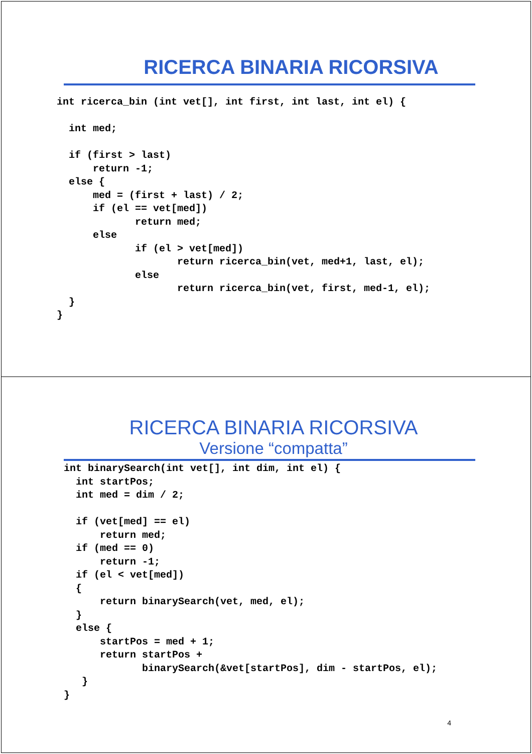RICERCA BINARIA RICORSIVA
int ricerca_bin (int vet[], int first, int last, int el) {

  int med;

  if (first > last)
      return -1;
  else {
      med = (first + last) / 2;
      if (el == vet[med])
             return med;
      else
             if (el > vet[med])
                    return ricerca_bin(vet, med+1, last, el);
             else
                    return ricerca_bin(vet, first, med-1, el);
  }
}
RICERCA BINARIA RICORSIVA
Versione “compatta”
int binarySearch(int vet[], int dim, int el) {
  int startPos;
  int med = dim / 2;

  if (vet[med] == el)
      return med;
  if (med == 0)
      return -1;
  if (el < vet[med])
  {
      return binarySearch(vet, med, el);
  }
  else {
      startPos = med + 1;
      return startPos +
             binarySearch(&vet[startPos], dim - startPos, el);
   }
}
4